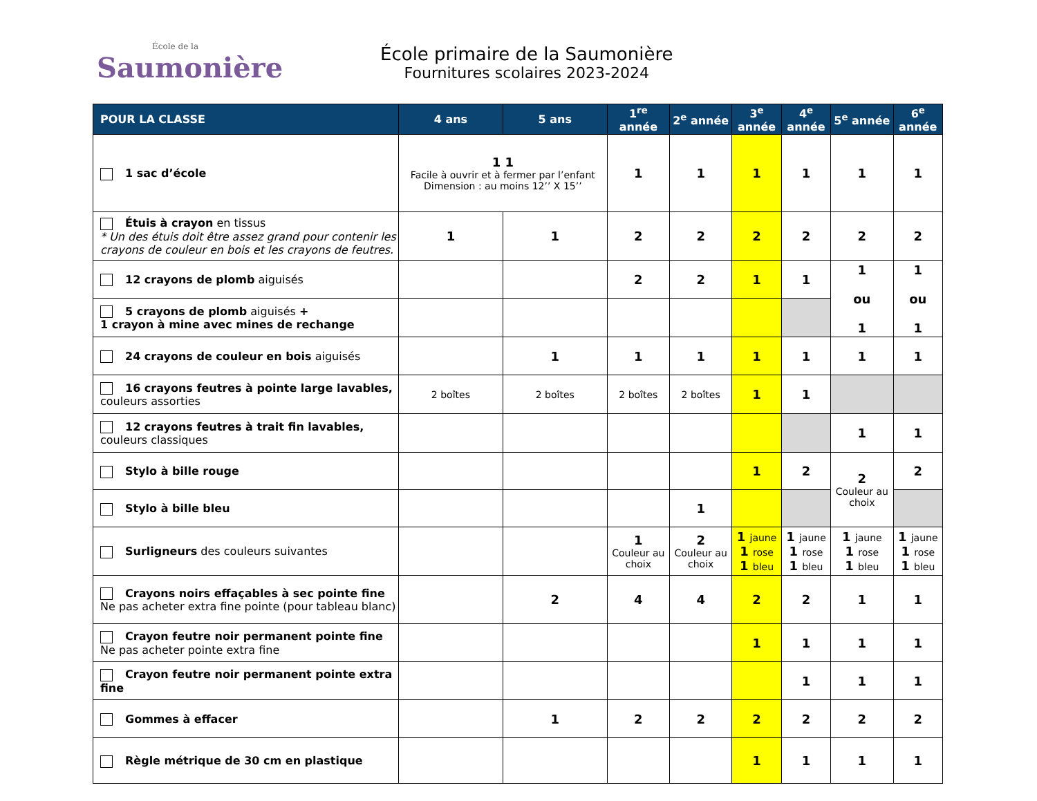École de la
Saumonière
École primaire de la Saumonière
Fournitures scolaires 2023-2024
| POUR LA CLASSE | 4 ans | 5 ans | 1<sup>re</sup> année | 2<sup>e</sup> année | 3<sup>e</sup> année | 4<sup>e</sup> année | 5<sup>e</sup> année | 6<sup>e</sup> année |
| --- | --- | --- | --- | --- | --- | --- | --- | --- |
| 1 sac d’école | 1 1 Facile à ouvrir et à fermer par l’enfant Dimension : au moins 12’’ X 15’’ | | 1 | 1 | 1 | 1 | 1 | 1 |
| Étuis à crayon en tissus * Un des étuis doit être assez grand pour contenir les crayons de couleur en bois et les crayons de feutres. | 1 | 1 | 2 | 2 | 2 | 2 | 2 | 2 |
| 12 crayons de plomb aiguisés | | | 2 | 2 | 1 | 1 | 1 ou 1 | 1 ou 1 |
| 5 crayons de plomb aiguisés + 1 crayon à mine avec mines de rechange | | | | | | | | |
| 24 crayons de couleur en bois aiguisés | | 1 | 1 | 1 | 1 | 1 | 1 | 1 |
| 16 crayons feutres à pointe large lavables, couleurs assorties | 2 boîtes | 2 boîtes | 2 boîtes | 2 boîtes | 1 | 1 | | |
| 12 crayons feutres à trait fin lavables, couleurs classiques | | | | | | | 1 | 1 |
| Stylo à bille rouge | | | | | 1 | 2 | 2 Couleur au choix | 2 |
| Stylo à bille bleu | | | | 1 | | | | |
| Surligneurs des couleurs suivantes | | | 1 Couleur au choix | 2 Couleur au choix | 1 jaune 1 rose 1 bleu | 1 jaune 1 rose 1 bleu | 1 jaune 1 rose 1 bleu | 1 jaune 1 rose 1 bleu |
| Crayons noirs effaçables à sec pointe fine Ne pas acheter extra fine pointe (pour tableau blanc) | | 2 | 4 | 4 | 2 | 2 | 1 | 1 |
| Crayon feutre noir permanent pointe fine Ne pas acheter pointe extra fine | | | | | 1 | 1 | 1 | 1 |
| Crayon feutre noir permanent pointe extra fine | | | | | | 1 | 1 | 1 |
| Gommes à effacer | | 1 | 2 | 2 | 2 | 2 | 2 | 2 |
| Règle métrique de 30 cm en plastique | | | | | 1 | 1 | 1 | 1 |